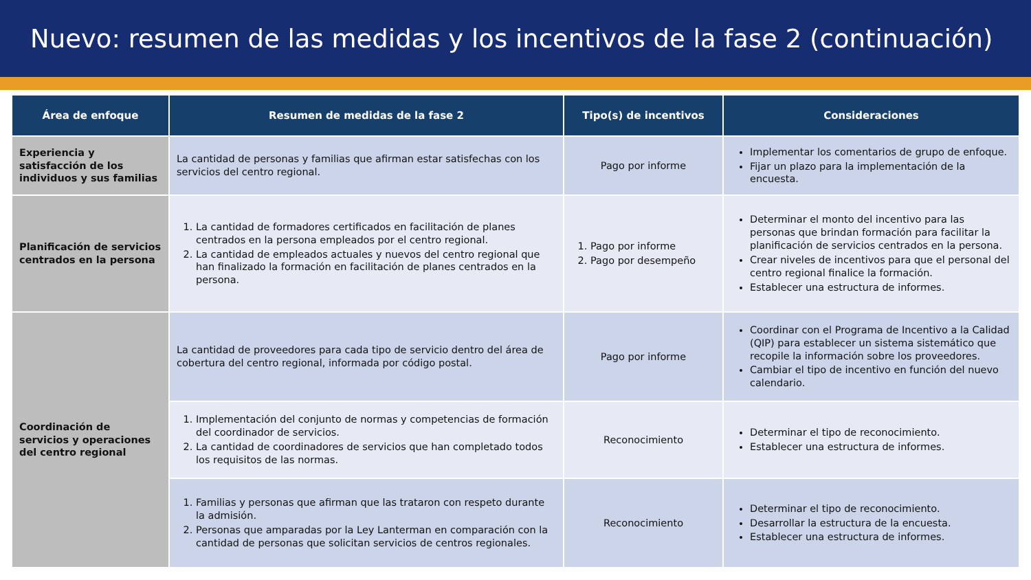Nuevo: resumen de las medidas y los incentivos de la fase 2 (continuación)
| Área de enfoque | Resumen de medidas de la fase 2 | Tipo(s) de incentivos | Consideraciones |
| --- | --- | --- | --- |
| Experiencia y satisfacción de los individuos y sus familias | La cantidad de personas y familias que afirman estar satisfechas con los servicios del centro regional. | Pago por informe | Implementar los comentarios de grupo de enfoque. Fijar un plazo para la implementación de la encuesta. |
| Planificación de servicios centrados en la persona | 1. La cantidad de formadores certificados en facilitación de planes centrados en la persona empleados por el centro regional. 2. La cantidad de empleados actuales y nuevos del centro regional que han finalizado la formación en facilitación de planes centrados en la persona. | 1. Pago por informe 2. Pago por desempeño | Determinar el monto del incentivo para las personas que brindan formación para facilitar la planificación de servicios centrados en la persona. Crear niveles de incentivos para que el personal del centro regional finalice la formación. Establecer una estructura de informes. |
| Coordinación de servicios y operaciones del centro regional | La cantidad de proveedores para cada tipo de servicio dentro del área de cobertura del centro regional, informada por código postal. | Pago por informe | Coordinar con el Programa de Incentivo a la Calidad (QIP) para establecer un sistema sistemático que recopile la información sobre los proveedores. Cambiar el tipo de incentivo en función del nuevo calendario. |
| | 1. Implementación del conjunto de normas y competencias de formación del coordinador de servicios. 2. La cantidad de coordinadores de servicios que han completado todos los requisitos de las normas. | Reconocimiento | Determinar el tipo de reconocimiento. Establecer una estructura de informes. |
| | 1. Familias y personas que afirman que las trataron con respeto durante la admisión. 2. Personas que amparadas por la Ley Lanterman en comparación con la cantidad de personas que solicitan servicios de centros regionales. | Reconocimiento | Determinar el tipo de reconocimiento. Desarrollar la estructura de la encuesta. Establecer una estructura de informes. |